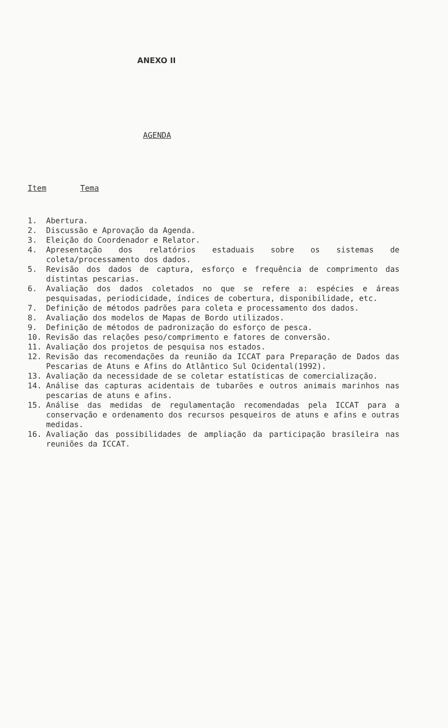ANEXO II
AGENDA
Item Tema
1. Abertura.
2. Discussão e Aprovação da Agenda.
3. Eleição do Coordenador e Relator.
4. Apresentação dos relatórios estaduais sobre os sistemas de coleta/processamento dos dados.
5. Revisão dos dados de captura, esforço e frequência de comprimento das distintas pescarias.
6. Avaliação dos dados coletados no que se refere a: espécies e áreas pesquisadas, periodicidade, índices de cobertura, disponibilidade, etc.
7. Definição de métodos padrões para coleta e processamento dos dados.
8. Avaliação dos modelos de Mapas de Bordo utilizados.
9. Definição de métodos de padronização do esforço de pesca.
10. Revisão das relações peso/comprimento e fatores de conversão.
11. Avaliação dos projetos de pesquisa nos estados.
12. Revisão das recomendações da reunião da ICCAT para Preparação de Dados das Pescarias de Atuns e Afins do Atlântico Sul Ocidental(1992).
13. Avaliação da necessidade de se coletar estatísticas de comercialização.
14. Análise das capturas acidentais de tubarões e outros animais marinhos nas pescarias de atuns e afins.
15. Análise das medidas de regulamentação recomendadas pela ICCAT para a conservação e ordenamento dos recursos pesqueiros de atuns e afins e outras medidas.
16. Avaliação das possibilidades de ampliação da participação brasileira nas reuniões da ICCAT.